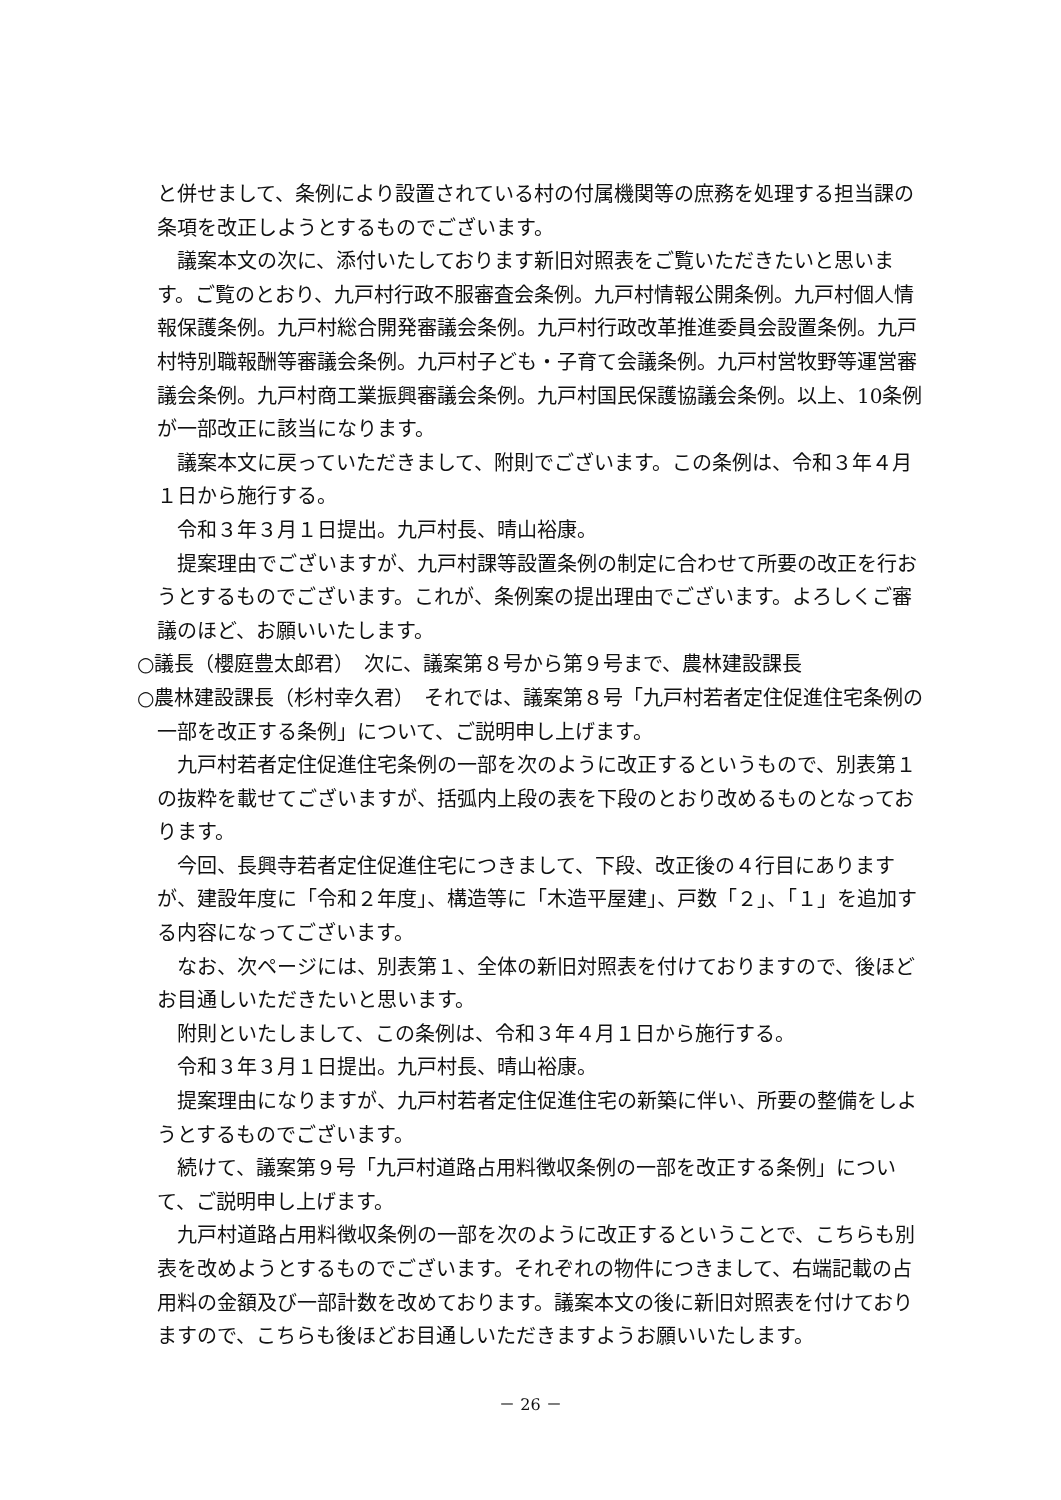と併せまして、条例により設置されている村の付属機関等の庶務を処理する担当課の条項を改正しようとするものでございます。
議案本文の次に、添付いたしております新旧対照表をご覧いただきたいと思います。ご覧のとおり、九戸村行政不服審査会条例。九戸村情報公開条例。九戸村個人情報保護条例。九戸村総合開発審議会条例。九戸村行政改革推進委員会設置条例。九戸村特別職報酬等審議会条例。九戸村子ども・子育て会議条例。九戸村営牧野等運営審議会条例。九戸村商工業振興審議会条例。九戸村国民保護協議会条例。以上、10条例が一部改正に該当になります。
議案本文に戻っていただきまして、附則でございます。この条例は、令和３年４月１日から施行する。
令和３年３月１日提出。九戸村長、晴山裕康。
提案理由でございますが、九戸村課等設置条例の制定に合わせて所要の改正を行おうとするものでございます。これが、条例案の提出理由でございます。よろしくご審議のほど、お願いいたします。
○議長（櫻庭豊太郎君）　次に、議案第８号から第９号まで、農林建設課長
○農林建設課長（杉村幸久君）　それでは、議案第８号「九戸村若者定住促進住宅条例の一部を改正する条例」について、ご説明申し上げます。
九戸村若者定住促進住宅条例の一部を次のように改正するというもので、別表第１の抜粋を載せてございますが、括弧内上段の表を下段のとおり改めるものとなっております。
今回、長興寺若者定住促進住宅につきまして、下段、改正後の４行目にありますが、建設年度に「令和２年度」、構造等に「木造平屋建」、戸数「２」、「１」を追加する内容になってございます。
なお、次ページには、別表第１、全体の新旧対照表を付けておりますので、後ほどお目通しいただきたいと思います。
附則といたしまして、この条例は、令和３年４月１日から施行する。
令和３年３月１日提出。九戸村長、晴山裕康。
提案理由になりますが、九戸村若者定住促進住宅の新築に伴い、所要の整備をしようとするものでございます。
続けて、議案第９号「九戸村道路占用料徴収条例の一部を改正する条例」について、ご説明申し上げます。
九戸村道路占用料徴収条例の一部を次のように改正するということで、こちらも別表を改めようとするものでございます。それぞれの物件につきまして、右端記載の占用料の金額及び一部計数を改めております。議案本文の後に新旧対照表を付けておりますので、こちらも後ほどお目通しいただきますようお願いいたします。
－ 26 －